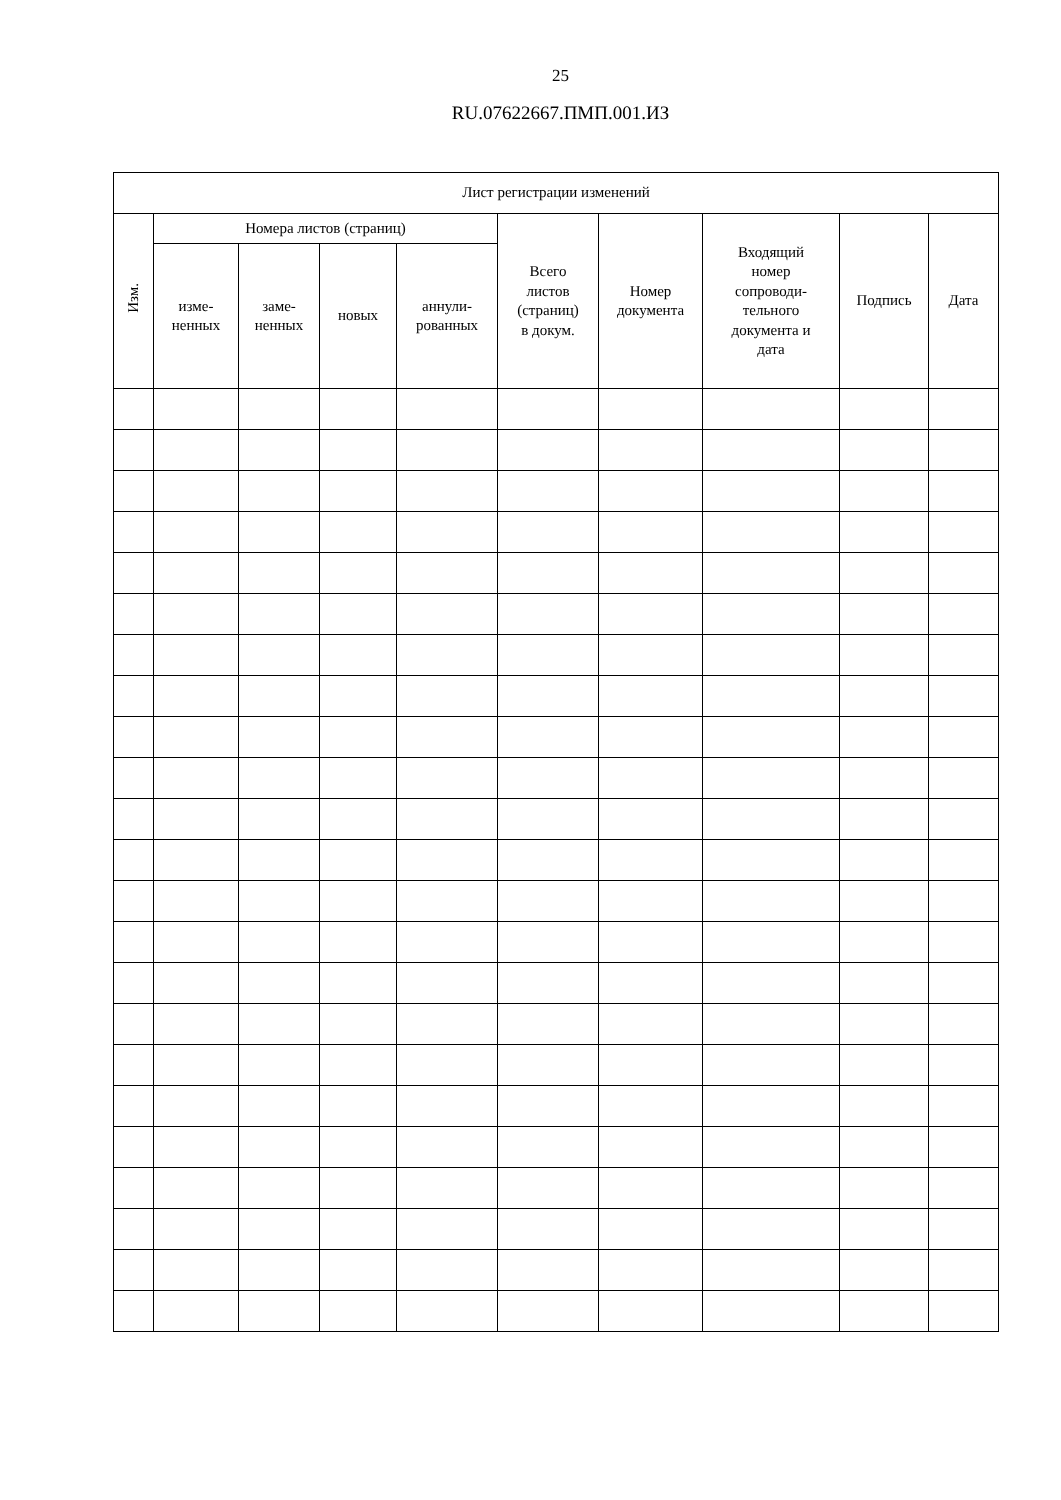25
RU.07622667.ПМП.001.ИЗ
| Лист регистрации изменений | | | | | | | | | |
| --- | --- | --- | --- | --- | --- | --- | --- | --- | --- |
| Изм. | Номера листов (страниц) | | | | Всего листов (страниц) в докум. | Номер документа | Входящий номер сопроводи- тельного документа и дата | Подпись | Дата |
| | изме- ненных | заме- ненных | новых | аннули- рованных | | | | | |